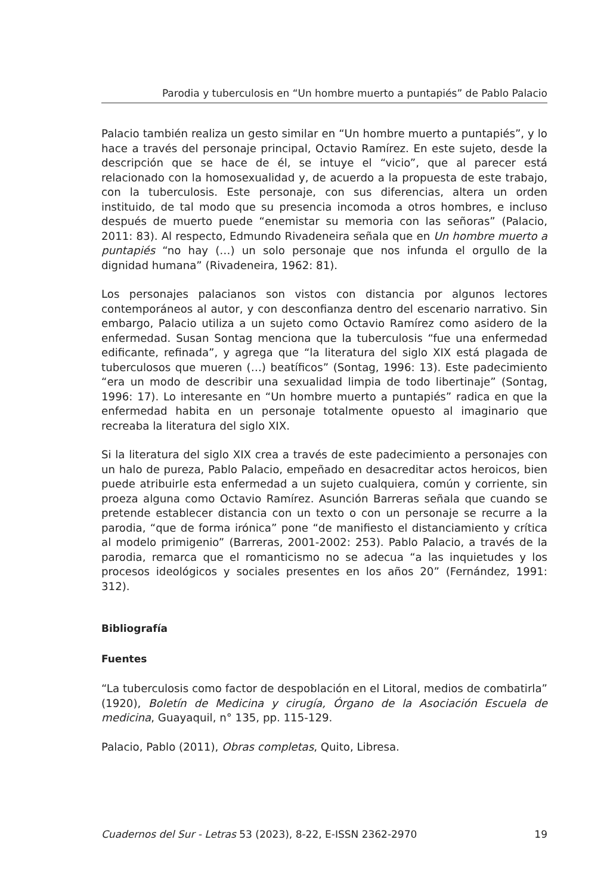Parodia y tuberculosis en “Un hombre muerto a puntapiés” de Pablo Palacio
Palacio también realiza un gesto similar en “Un hombre muerto a puntapiés”, y lo hace a través del personaje principal, Octavio Ramírez. En este sujeto, desde la descripción que se hace de él, se intuye el “vicio”, que al parecer está relacionado con la homosexualidad y, de acuerdo a la propuesta de este trabajo, con la tuberculosis. Este personaje, con sus diferencias, altera un orden instituido, de tal modo que su presencia incomoda a otros hombres, e incluso después de muerto puede “enemistar su memoria con las señoras” (Palacio, 2011: 83). Al respecto, Edmundo Rivadeneira señala que en Un hombre muerto a puntapiés “no hay (…) un solo personaje que nos infunda el orgullo de la dignidad humana” (Rivadeneira, 1962: 81).
Los personajes palacianos son vistos con distancia por algunos lectores contemporáneos al autor, y con desconfianza dentro del escenario narrativo. Sin embargo, Palacio utiliza a un sujeto como Octavio Ramírez como asidero de la enfermedad. Susan Sontag menciona que la tuberculosis “fue una enfermedad edificante, refinada”, y agrega que “la literatura del siglo XIX está plagada de tuberculosos que mueren (…) beatíficos” (Sontag, 1996: 13). Este padecimiento “era un modo de describir una sexualidad limpia de todo libertinaje” (Sontag, 1996: 17). Lo interesante en “Un hombre muerto a puntapiés” radica en que la enfermedad habita en un personaje totalmente opuesto al imaginario que recreaba la literatura del siglo XIX.
Si la literatura del siglo XIX crea a través de este padecimiento a personajes con un halo de pureza, Pablo Palacio, empeñado en desacreditar actos heroicos, bien puede atribuirle esta enfermedad a un sujeto cualquiera, común y corriente, sin proeza alguna como Octavio Ramírez. Asunción Barreras señala que cuando se pretende establecer distancia con un texto o con un personaje se recurre a la parodia, “que de forma irónica” pone “de manifiesto el distanciamiento y crítica al modelo primigenio” (Barreras, 2001-2002: 253). Pablo Palacio, a través de la parodia, remarca que el romanticismo no se adecua “a las inquietudes y los procesos ideológicos y sociales presentes en los años 20” (Fernández, 1991: 312).
Bibliografía
Fuentes
“La tuberculosis como factor de despoblación en el Litoral, medios de combatirla” (1920), Boletín de Medicina y cirugía, Órgano de la Asociación Escuela de medicina, Guayaquil, n° 135, pp. 115-129.
Palacio, Pablo (2011), Obras completas, Quito, Libresa.
Cuadernos del Sur - Letras 53 (2023), 8-22, E-ISSN 2362-2970 19